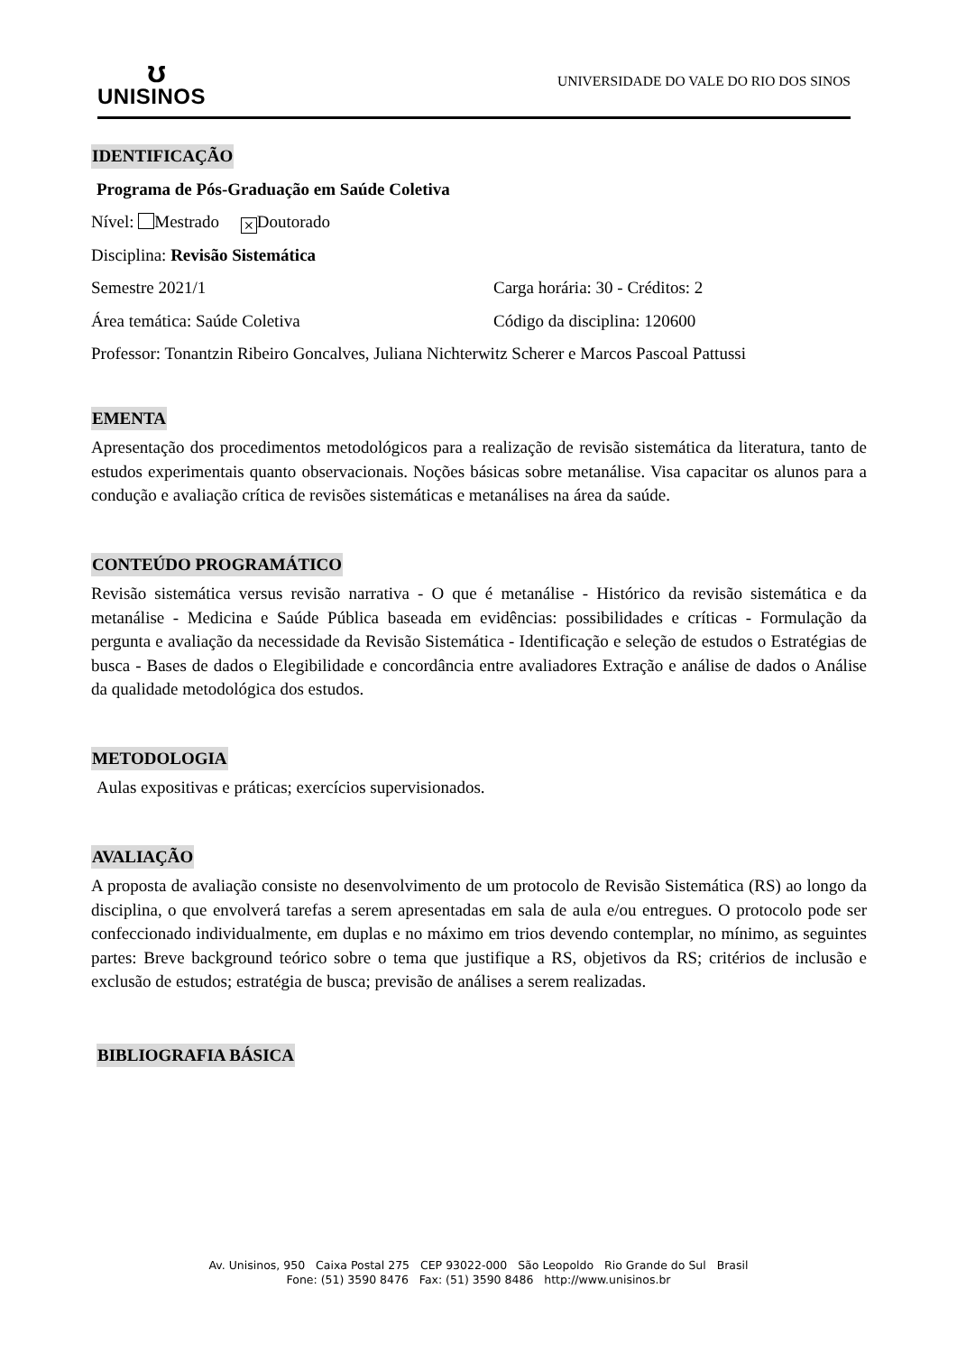ʊ
UNISINOS
UNIVERSIDADE DO VALE DO RIO DOS SINOS
IDENTIFICAÇÃO
Programa de Pós-Graduação em Saúde Coletiva
Nível: Mestrado ⨯ Doutorado
Disciplina: Revisão Sistemática
Semestre 2021/1 Carga horária: 30 - Créditos: 2
Área temática: Saúde Coletiva Código da disciplina: 120600
Professor: Tonantzin Ribeiro Goncalves, Juliana Nichterwitz Scherer e Marcos Pascoal Pattussi
EMENTA
Apresentação dos procedimentos metodológicos para a realização de revisão sistemática da literatura, tanto de estudos experimentais quanto observacionais. Noções básicas sobre metanálise. Visa capacitar os alunos para a condução e avaliação crítica de revisões sistemáticas e metanálises na área da saúde.
CONTEÚDO PROGRAMÁTICO
Revisão sistemática versus revisão narrativa - O que é metanálise - Histórico da revisão sistemática e da metanálise - Medicina e Saúde Pública baseada em evidências: possibilidades e críticas - Formulação da pergunta e avaliação da necessidade da Revisão Sistemática - Identificação e seleção de estudos o Estratégias de busca - Bases de dados o Elegibilidade e concordância entre avaliadores Extração e análise de dados o Análise da qualidade metodológica dos estudos.
METODOLOGIA
Aulas expositivas e práticas; exercícios supervisionados.
AVALIAÇÃO
A proposta de avaliação consiste no desenvolvimento de um protocolo de Revisão Sistemática (RS) ao longo da disciplina, o que envolverá tarefas a serem apresentadas em sala de aula e/ou entregues. O protocolo pode ser confeccionado individualmente, em duplas e no máximo em trios devendo contemplar, no mínimo, as seguintes partes: Breve background teórico sobre o tema que justifique a RS, objetivos da RS; critérios de inclusão e exclusão de estudos; estratégia de busca; previsão de análises a serem realizadas.
BIBLIOGRAFIA BÁSICA
Av. Unisinos, 950 Caixa Postal 275 CEP 93022-000 São Leopoldo Rio Grande do Sul Brasil
Fone: (51) 3590 8476 Fax: (51) 3590 8486 http://www.unisinos.br